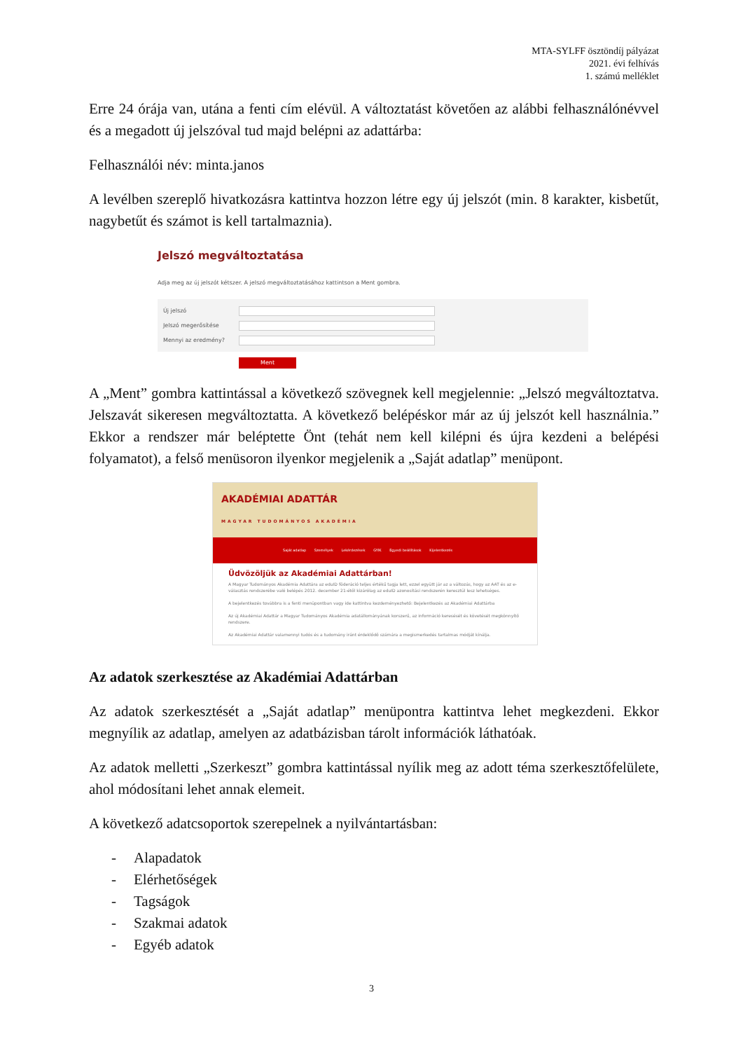MTA-SYLFF ösztöndíj pályázat
2021. évi felhívás
1. számú melléklet
Erre 24 órája van, utána a fenti cím elévül. A változtatást követően az alábbi felhasználónévvel és a megadott új jelszóval tud majd belépni az adattárba:
Felhasználói név: minta.janos
A levélben szereplő hivatkozásra kattintva hozzon létre egy új jelszót (min. 8 karakter, kisbetűt, nagybetűt és számot is kell tartalmaznia).
Jelszó megváltoztatása
Adja meg az új jelszót kétszer. A jelszó megváltoztatásához kattintson a Ment gombra.
Új jelszó
Jelszó megerősítése
Mennyi az eredmény?
Ment
A „Ment” gombra kattintással a következő szövegnek kell megjelennie: „Jelszó megváltoztatva. Jelszavát sikeresen megváltoztatta. A következő belépéskor már az új jelszót kell használnia.” Ekkor a rendszer már beléptette Önt (tehát nem kell kilépni és újra kezdeni a belépési folyamatot), a felső menüsoron ilyenkor megjelenik a „Saját adatlap” menüpont.
AKADÉMIAI ADATTÁR
MAGYAR TUDOMÁNYOS AKADÉMIA
Saját adatlap Személyek Lekérdezések GYIK Egyedi beállítások Kijelentkezés
Üdvözöljük az Akadémiai Adattárban!
A Magyar Tudományos Akadémia Adattára az eduID föderáció teljes értékű tagja lett, ezzel együtt jár az a változás, hogy az AAT és az e-választás rendszerébe való belépés 2012. december 21-étől kizárólag az eduID azonosítási rendszerén keresztül lesz lehetséges.
A bejelentkezés továbbra is a fenti menüpontban vagy ide kattintva kezdeményezhető: Bejelentkezés az Akadémiai Adattárba
Az új Akadémiai Adattár a Magyar Tudományos Akadémia adatállományának korszerű, az információ keresését és követését megkönnyítő rendszere.
Az Akadémiai Adattár valamennyi tudós és a tudomány iránt érdeklődő számára a megismerkedés tartalmas módját kínálja.
Az adatok szerkesztése az Akadémiai Adattárban
Az adatok szerkesztését a „Saját adatlap” menüpontra kattintva lehet megkezdeni. Ekkor megnyílik az adatlap, amelyen az adatbázisban tárolt információk láthatóak.
Az adatok melletti „Szerkeszt” gombra kattintással nyílik meg az adott téma szerkesztőfelülete, ahol módosítani lehet annak elemeit.
A következő adatcsoportok szerepelnek a nyilvántartásban:
- Alapadatok
- Elérhetőségek
- Tagságok
- Szakmai adatok
- Egyéb adatok
3